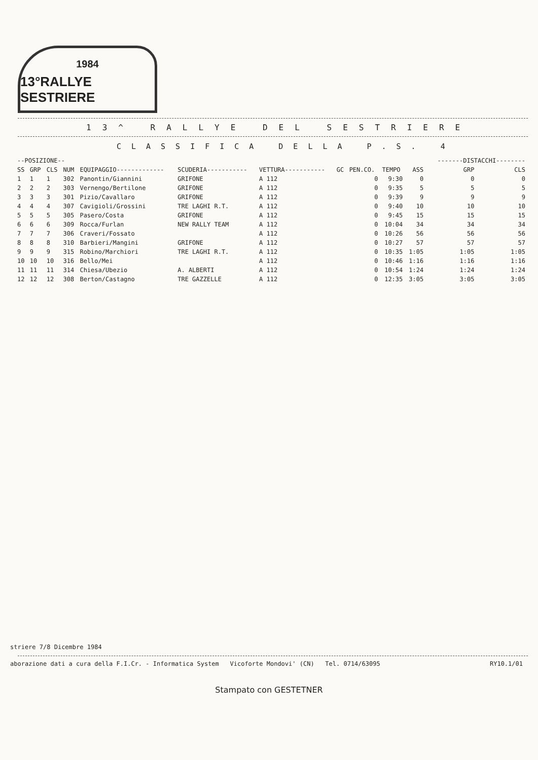1984
13°RALLYE SESTRIERE
13^ RALLYE DEL SESTRIERE
CLASSIFICA DELLA P.S. 4
| --POSIZIONE-- | | | | | | | | | | | -------DISTACCHI-------- | |
| --- | --- | --- | --- | --- | --- | --- | --- | --- | --- | --- | --- | --- |
| SS | GRP | CLS | NUM | EQUIPAGGIO------------- | SCUDERIA----------- | VETTURA----------- | GC | PEN.CO. | TEMPO | ASS | GRP | CLS |
| 1 | 1 | 1 | 302 | Panontin/Giannini | GRIFONE | A 112 | | 0 | 9:30 | 0 | 0 | 0 |
| 2 | 2 | 2 | 303 | Vernengo/Bertilone | GRIFONE | A 112 | | 0 | 9:35 | 5 | 5 | 5 |
| 3 | 3 | 3 | 301 | Pizio/Cavallaro | GRIFONE | A 112 | | 0 | 9:39 | 9 | 9 | 9 |
| 4 | 4 | 4 | 307 | Cavigioli/Grossini | TRE LAGHI R.T. | A 112 | | 0 | 9:40 | 10 | 10 | 10 |
| 5 | 5 | 5 | 305 | Pasero/Costa | GRIFONE | A 112 | | 0 | 9:45 | 15 | 15 | 15 |
| 6 | 6 | 6 | 309 | Rocca/Furlan | NEW RALLY TEAM | A 112 | | 0 | 10:04 | 34 | 34 | 34 |
| 7 | 7 | 7 | 306 | Craveri/Fossato | | A 112 | | 0 | 10:26 | 56 | 56 | 56 |
| 8 | 8 | 8 | 310 | Barbieri/Mangini | GRIFONE | A 112 | | 0 | 10:27 | 57 | 57 | 57 |
| 9 | 9 | 9 | 315 | Robino/Marchiori | TRE LAGHI R.T. | A 112 | | 0 | 10:35 | 1:05 | 1:05 | 1:05 |
| 10 | 10 | 10 | 316 | Bello/Mei | | A 112 | | 0 | 10:46 | 1:16 | 1:16 | 1:16 |
| 11 | 11 | 11 | 314 | Chiesa/Ubezio | A. ALBERTI | A 112 | | 0 | 10:54 | 1:24 | 1:24 | 1:24 |
| 12 | 12 | 12 | 308 | Berton/Castagno | TRE GAZZELLE | A 112 | | 0 | 12:35 | 3:05 | 3:05 | 3:05 |
striere 7/8 Dicembre 1984
aborazione dati a cura della F.I.Cr. - Informatica System Vicoforte Mondovi' (CN) Tel. 0714/63095 RY10.1/01
Stampato con GESTETNER